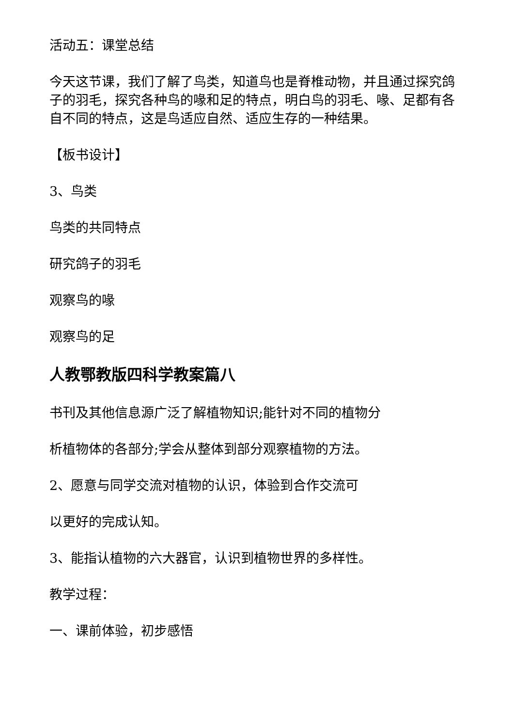活动五：课堂总结
今天这节课，我们了解了鸟类，知道鸟也是脊椎动物，并且通过探究鸽子的羽毛，探究各种鸟的喙和足的特点，明白鸟的羽毛、喙、足都有各自不同的特点，这是鸟适应自然、适应生存的一种结果。
【板书设计】
3、鸟类
鸟类的共同特点
研究鸽子的羽毛
观察鸟的喙
观察鸟的足
人教鄂教版四科学教案篇八
书刊及其他信息源广泛了解植物知识;能针对不同的植物分
析植物体的各部分;学会从整体到部分观察植物的方法。
2、愿意与同学交流对植物的认识，体验到合作交流可
以更好的完成认知。
3、能指认植物的六大器官，认识到植物世界的多样性。
教学过程：
一、课前体验，初步感悟